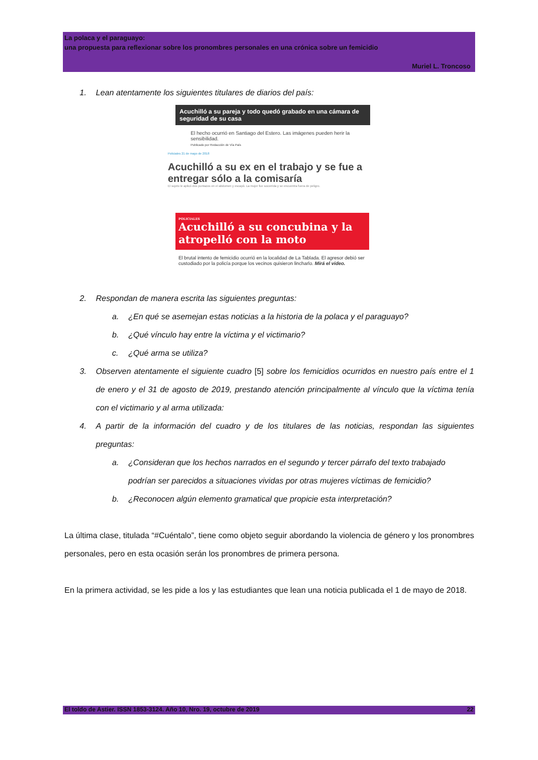La polaca y el paraguayo:
una propuesta para reflexionar sobre los pronombres personales en una crónica sobre un femicidio
Muriel L. Troncoso
1. Lean atentamente los siguientes titulares de diarios del país:
Acuchilló a su pareja y todo quedó grabado en una cámara de seguridad de su casa
El hecho ocurrió en Santiago del Estero. Las imágenes pueden herir la sensibilidad.
Publicado por Redacción de Vía País
Policiales 21 de mayo de 2018
Acuchilló a su ex en el trabajo y se fue a entregar sólo a la comisaría
El sujeto le aplicó dos puntazos en el abdomen y escapó. La mujer fue socorrida y se encuentra fuera de peligro.
POLICIALES
Acuchilló a su concubina y la atropelló con la moto
El brutal intento de femicidio ocurrió en la localidad de La Tablada. El agresor debió ser custodiado por la policía porque los vecinos quisieron lincharlo. Mirá el video.
2. Respondan de manera escrita las siguientes preguntas:
a. ¿En qué se asemejan estas noticias a la historia de la polaca y el paraguayo?
b. ¿Qué vínculo hay entre la víctima y el victimario?
c. ¿Qué arma se utiliza?
3. Observen atentamente el siguiente cuadro [5] sobre los femicidios ocurridos en nuestro país entre el 1 de enero y el 31 de agosto de 2019, prestando atención principalmente al vínculo que la víctima tenía con el victimario y al arma utilizada:
4. A partir de la información del cuadro y de los titulares de las noticias, respondan las siguientes preguntas:
a. ¿Consideran que los hechos narrados en el segundo y tercer párrafo del texto trabajado podrían ser parecidos a situaciones vividas por otras mujeres víctimas de femicidio?
b. ¿Reconocen algún elemento gramatical que propicie esta interpretación?
La última clase, titulada “#Cuéntalo”, tiene como objeto seguir abordando la violencia de género y los pronombres personales, pero en esta ocasión serán los pronombres de primera persona.
En la primera actividad, se les pide a los y las estudiantes que lean una noticia publicada el 1 de mayo de 2018.
El toldo de Astier. ISSN 1853-3124. Año 10, Nro. 19, octubre de 2019 22